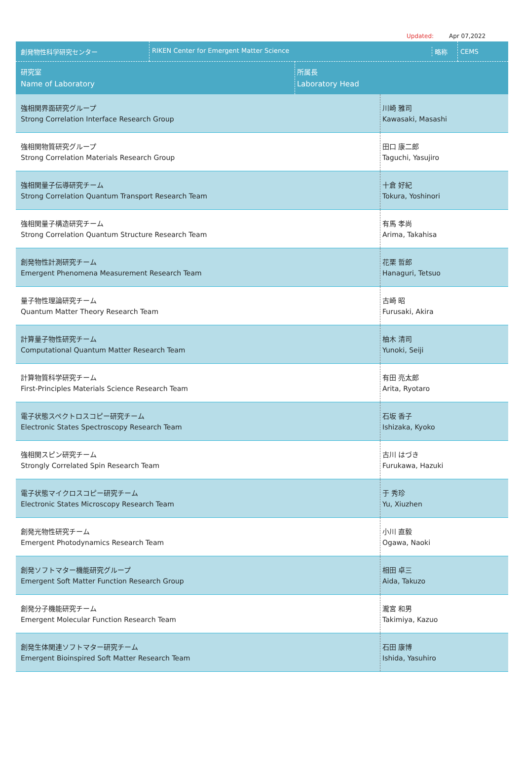Updated: Apr 07,2022
| 創発物性科学研究センター | RIKEN Center for Emergent Matter Science 略称 | | CEMS |
| 研究室 Name of Laboratory | | 所属長 Laboratory Head | |
| 強相関界面研究グループ Strong Correlation Interface Research Group | 川崎 雅司 Kawasaki, Masashi |
| 強相関物質研究グループ Strong Correlation Materials Research Group | 田口 康二郎 Taguchi, Yasujiro |
| 強相関量子伝導研究チーム Strong Correlation Quantum Transport Research Team | 十倉 好紀 Tokura, Yoshinori |
| 強相関量子構造研究チーム Strong Correlation Quantum Structure Research Team | 有馬 孝尚 Arima, Takahisa |
| 創発物性計測研究チーム Emergent Phenomena Measurement Research Team | 花栗 哲郎 Hanaguri, Tetsuo |
| 量子物性理論研究チーム Quantum Matter Theory Research Team | 古崎 昭 Furusaki, Akira |
| 計算量子物性研究チーム Computational Quantum Matter Research Team | 柚木 清司 Yunoki, Seiji |
| 計算物質科学研究チーム First-Principles Materials Science Research Team | 有田 亮太郎 Arita, Ryotaro |
| 電子状態スペクトロスコピー研究チーム Electronic States Spectroscopy Research Team | 石坂 香子 Ishizaka, Kyoko |
| 強相関スピン研究チーム Strongly Correlated Spin Research Team | 古川 はづき Furukawa, Hazuki |
| 電子状態マイクロスコピー研究チーム Electronic States Microscopy Research Team | 于 秀珍 Yu, Xiuzhen |
| 創発光物性研究チーム Emergent Photodynamics Research Team | 小川 直毅 Ogawa, Naoki |
| 創発ソフトマター機能研究グループ Emergent Soft Matter Function Research Group | 相田 卓三 Aida, Takuzo |
| 創発分子機能研究チーム Emergent Molecular Function Research Team | 瀧宮 和男 Takimiya, Kazuo |
| 創発生体関連ソフトマター研究チーム Emergent Bioinspired Soft Matter Research Team | 石田 康博 Ishida, Yasuhiro |